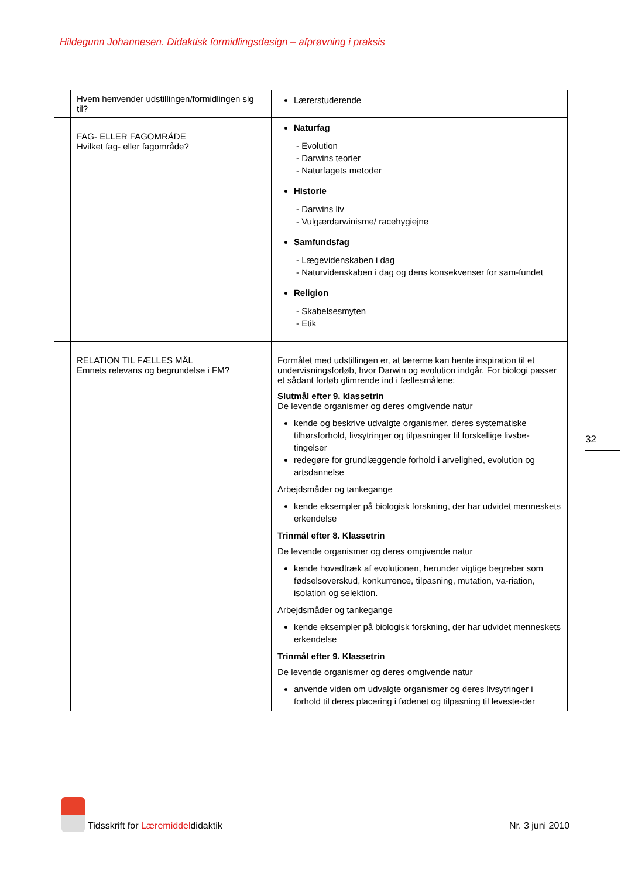Hildegunn Johannesen. Didaktisk formidlingsdesign – afprøvning i praksis
| | Hvem henvender udstillingen/formidlingen sig til? | Lærerstuderende |
| | FAG- ELLER FAGOMRÅDE Hvilket fag- eller fagområde? | Naturfag - Evolution - Darwins teorier - Naturfagets metoder Historie - Darwins liv - Vulgærdarwinisme/ racehygiejne Samfundsfag - Lægevidenskaben i dag - Naturvidenskaben i dag og dens konsekvenser for sam-fundet Religion - Skabelsesmyten - Etik |
| | RELATION TIL FÆLLES MÅL Emnets relevans og begrundelse i FM? | Formålet med udstillingen er, at lærerne kan hente inspiration til et undervisningsforløb, hvor Darwin og evolution indgår. For biologi passer et sådant forløb glimrende ind i fællesmålene: Slutmål efter 9. klassetrin De levende organismer og deres omgivende natur kende og beskrive udvalgte organismer, deres systematiske tilhørsforhold, livsytringer og tilpasninger til forskellige livsbe-tingelser redegøre for grundlæggende forhold i arvelighed, evolution og artsdannelse Arbejdsmåder og tankegange kende eksempler på biologisk forskning, der har udvidet menneskets erkendelse Trinmål efter 8. Klassetrin De levende organismer og deres omgivende natur kende hovedtræk af evolutionen, herunder vigtige begreber som fødselsoverskud, konkurrence, tilpasning, mutation, va-riation, isolation og selektion. Arbejdsmåder og tankegange kende eksempler på biologisk forskning, der har udvidet menneskets erkendelse Trinmål efter 9. Klassetrin De levende organismer og deres omgivende natur anvende viden om udvalgte organismer og deres livsytringer i forhold til deres placering i fødenet og tilpasning til leveste-der |
32
Tidsskrift for Læremiddeldidaktik
Nr. 3 juni 2010